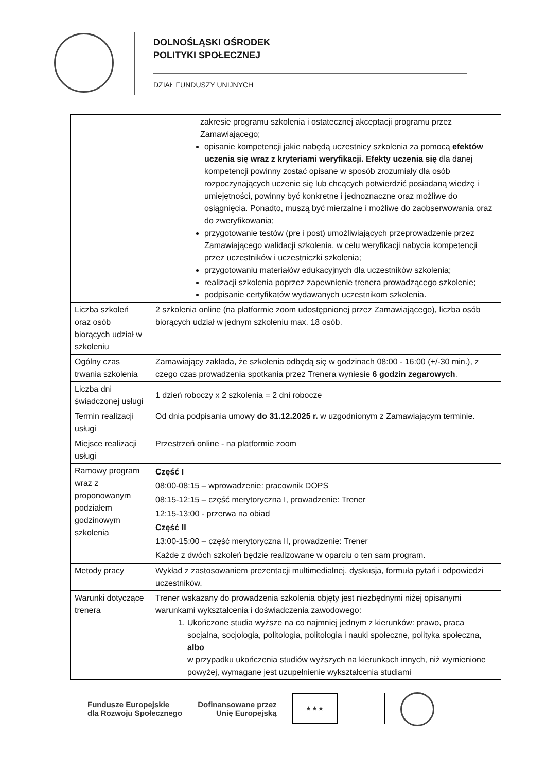DOLNOŚLĄSKI OŚRODEK
POLITYKI SPOŁECZNEJ
DZIAŁ FUNDUSZY UNIJNYCH
| | zakresie programu szkolenia i ostatecznej akceptacji programu przez Zamawiającego; opisanie kompetencji jakie nabędą uczestnicy szkolenia za pomocą efektów uczenia się wraz z kryteriami weryfikacji. Efekty uczenia się dla danej kompetencji powinny zostać opisane w sposób zrozumiały dla osób rozpoczynających uczenie się lub chcących potwierdzić posiadaną wiedzę i umiejętności, powinny być konkretne i jednoznaczne oraz możliwe do osiągnięcia. Ponadto, muszą być mierzalne i możliwe do zaobserwowania oraz do zweryfikowania; przygotowanie testów (pre i post) umożliwiających przeprowadzenie przez Zamawiającego walidacji szkolenia, w celu weryfikacji nabycia kompetencji przez uczestników i uczestniczki szkolenia; przygotowaniu materiałów edukacyjnych dla uczestników szkolenia; realizacji szkolenia poprzez zapewnienie trenera prowadzącego szkolenie; podpisanie certyfikatów wydawanych uczestnikom szkolenia. |
| Liczba szkoleń oraz osób biorących udział w szkoleniu | 2 szkolenia online (na platformie zoom udostępnionej przez Zamawiającego), liczba osób biorących udział w jednym szkoleniu max. 18 osób. |
| Ogólny czas trwania szkolenia | Zamawiający zakłada, że szkolenia odbędą się w godzinach 08:00 - 16:00 (+/-30 min.), z czego czas prowadzenia spotkania przez Trenera wyniesie 6 godzin zegarowych . |
| Liczba dni świadczonej usługi | 1 dzień roboczy x 2 szkolenia = 2 dni robocze |
| Termin realizacji usługi | Od dnia podpisania umowy do 31.12.2025 r. w uzgodnionym z Zamawiającym terminie. |
| Miejsce realizacji usługi | Przestrzeń online - na platformie zoom |
| Ramowy program wraz z proponowanym podziałem godzinowym szkolenia | Część I 08:00-08:15 – wprowadzenie: pracownik DOPS 08:15-12:15 – część merytoryczna I, prowadzenie: Trener 12:15-13:00 - przerwa na obiad Część II 13:00-15:00 – część merytoryczna II, prowadzenie: Trener Każde z dwóch szkoleń będzie realizowane w oparciu o ten sam program. |
| Metody pracy | Wykład z zastosowaniem prezentacji multimedialnej, dyskusja, formuła pytań i odpowiedzi uczestników. |
| Warunki dotyczące trenera | Trener wskazany do prowadzenia szkolenia objęty jest niezbędnymi niżej opisanymi warunkami wykształcenia i doświadczenia zawodowego: 1. Ukończone studia wyższe na co najmniej jednym z kierunków: prawo, praca socjalna, socjologia, politologia, politologia i nauki społeczne, polityka społeczna, albo w przypadku ukończenia studiów wyższych na kierunkach innych, niż wymienione powyżej, wymagane jest uzupełnienie wykształcenia studiami |
Fundusze Europejskie
dla Rozwoju Społecznego
Dofinansowane przez
Unię Europejską
★ ★ ★